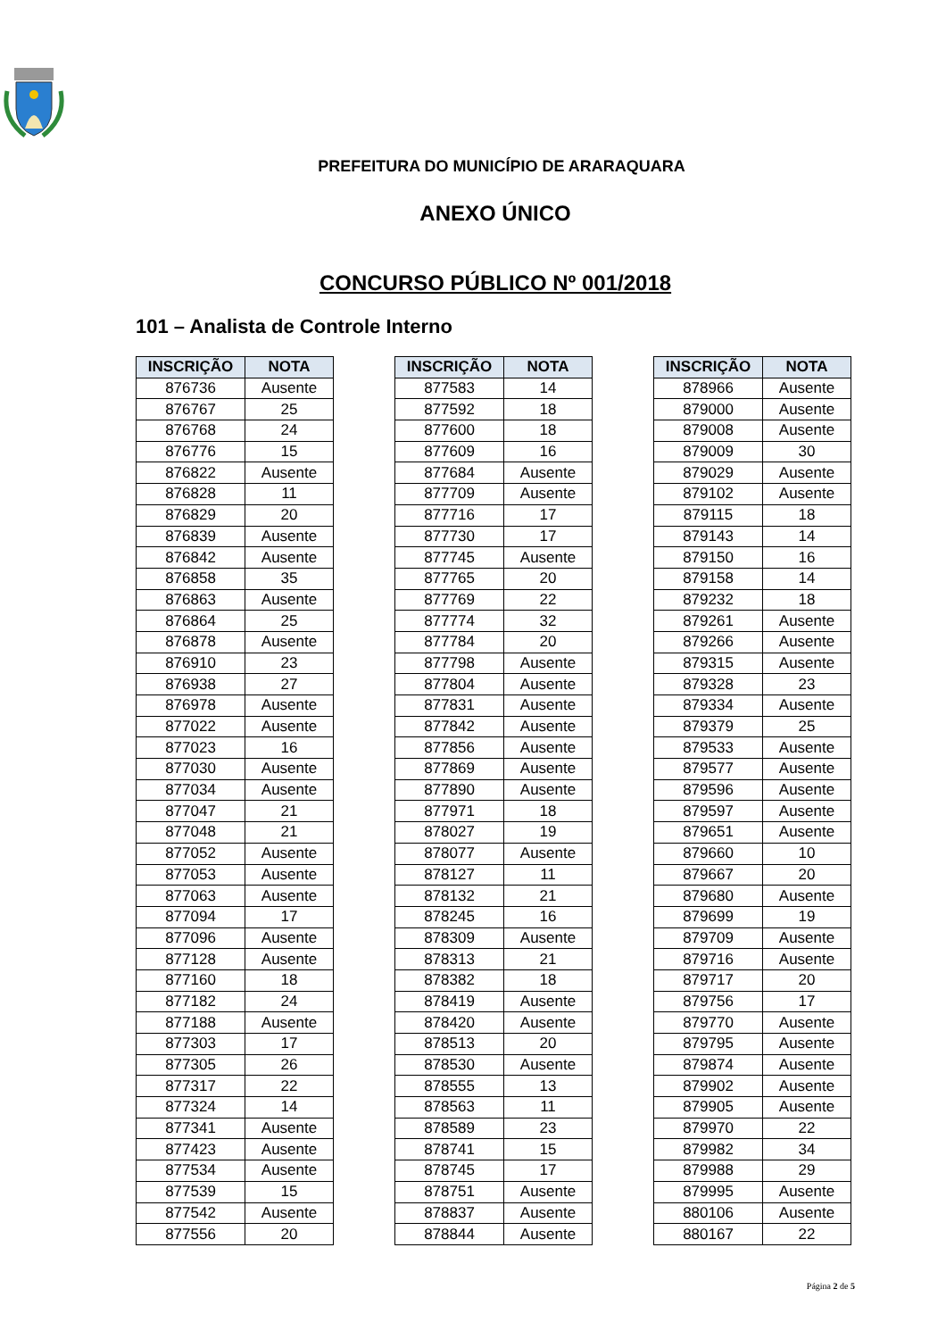PREFEITURA DO MUNICÍPIO DE ARARAQUARA
ANEXO ÚNICO
CONCURSO PÚBLICO Nº 001/2018
101 – Analista de Controle Interno
| INSCRIÇÃO | NOTA |
| --- | --- |
| 876736 | Ausente |
| 876767 | 25 |
| 876768 | 24 |
| 876776 | 15 |
| 876822 | Ausente |
| 876828 | 11 |
| 876829 | 20 |
| 876839 | Ausente |
| 876842 | Ausente |
| 876858 | 35 |
| 876863 | Ausente |
| 876864 | 25 |
| 876878 | Ausente |
| 876910 | 23 |
| 876938 | 27 |
| 876978 | Ausente |
| 877022 | Ausente |
| 877023 | 16 |
| 877030 | Ausente |
| 877034 | Ausente |
| 877047 | 21 |
| 877048 | 21 |
| 877052 | Ausente |
| 877053 | Ausente |
| 877063 | Ausente |
| 877094 | 17 |
| 877096 | Ausente |
| 877128 | Ausente |
| 877160 | 18 |
| 877182 | 24 |
| 877188 | Ausente |
| 877303 | 17 |
| 877305 | 26 |
| 877317 | 22 |
| 877324 | 14 |
| 877341 | Ausente |
| 877423 | Ausente |
| 877534 | Ausente |
| 877539 | 15 |
| 877542 | Ausente |
| 877556 | 20 |
| INSCRIÇÃO | NOTA |
| --- | --- |
| 877583 | 14 |
| 877592 | 18 |
| 877600 | 18 |
| 877609 | 16 |
| 877684 | Ausente |
| 877709 | Ausente |
| 877716 | 17 |
| 877730 | 17 |
| 877745 | Ausente |
| 877765 | 20 |
| 877769 | 22 |
| 877774 | 32 |
| 877784 | 20 |
| 877798 | Ausente |
| 877804 | Ausente |
| 877831 | Ausente |
| 877842 | Ausente |
| 877856 | Ausente |
| 877869 | Ausente |
| 877890 | Ausente |
| 877971 | 18 |
| 878027 | 19 |
| 878077 | Ausente |
| 878127 | 11 |
| 878132 | 21 |
| 878245 | 16 |
| 878309 | Ausente |
| 878313 | 21 |
| 878382 | 18 |
| 878419 | Ausente |
| 878420 | Ausente |
| 878513 | 20 |
| 878530 | Ausente |
| 878555 | 13 |
| 878563 | 11 |
| 878589 | 23 |
| 878741 | 15 |
| 878745 | 17 |
| 878751 | Ausente |
| 878837 | Ausente |
| 878844 | Ausente |
| INSCRIÇÃO | NOTA |
| --- | --- |
| 878966 | Ausente |
| 879000 | Ausente |
| 879008 | Ausente |
| 879009 | 30 |
| 879029 | Ausente |
| 879102 | Ausente |
| 879115 | 18 |
| 879143 | 14 |
| 879150 | 16 |
| 879158 | 14 |
| 879232 | 18 |
| 879261 | Ausente |
| 879266 | Ausente |
| 879315 | Ausente |
| 879328 | 23 |
| 879334 | Ausente |
| 879379 | 25 |
| 879533 | Ausente |
| 879577 | Ausente |
| 879596 | Ausente |
| 879597 | Ausente |
| 879651 | Ausente |
| 879660 | 10 |
| 879667 | 20 |
| 879680 | Ausente |
| 879699 | 19 |
| 879709 | Ausente |
| 879716 | Ausente |
| 879717 | 20 |
| 879756 | 17 |
| 879770 | Ausente |
| 879795 | Ausente |
| 879874 | Ausente |
| 879902 | Ausente |
| 879905 | Ausente |
| 879970 | 22 |
| 879982 | 34 |
| 879988 | 29 |
| 879995 | Ausente |
| 880106 | Ausente |
| 880167 | 22 |
Página 2 de 5